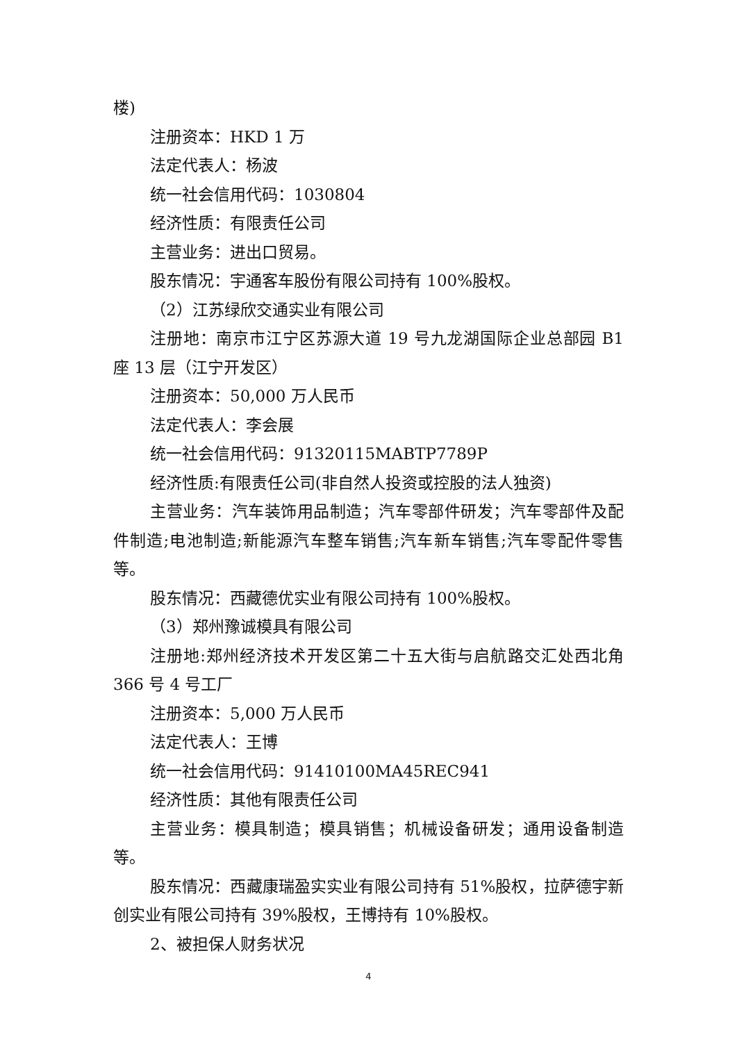楼)
注册资本：HKD 1 万
法定代表人：杨波
统一社会信用代码：1030804
经济性质：有限责任公司
主营业务：进出口贸易。
股东情况：宇通客车股份有限公司持有 100%股权。
（2）江苏绿欣交通实业有限公司
注册地：南京市江宁区苏源大道 19 号九龙湖国际企业总部园 B1 座 13 层（江宁开发区）
注册资本：50,000 万人民币
法定代表人：李会展
统一社会信用代码：91320115MABTP7789P
经济性质:有限责任公司(非自然人投资或控股的法人独资)
主营业务：汽车装饰用品制造；汽车零部件研发；汽车零部件及配件制造;电池制造;新能源汽车整车销售;汽车新车销售;汽车零配件零售等。
股东情况：西藏德优实业有限公司持有 100%股权。
（3）郑州豫诚模具有限公司
注册地:郑州经济技术开发区第二十五大街与启航路交汇处西北角 366 号 4 号工厂
注册资本：5,000 万人民币
法定代表人：王博
统一社会信用代码：91410100MA45REC941
经济性质：其他有限责任公司
主营业务：模具制造；模具销售；机械设备研发；通用设备制造等。
股东情况：西藏康瑞盈实实业有限公司持有 51%股权，拉萨德宇新创实业有限公司持有 39%股权，王博持有 10%股权。
2、被担保人财务状况
4